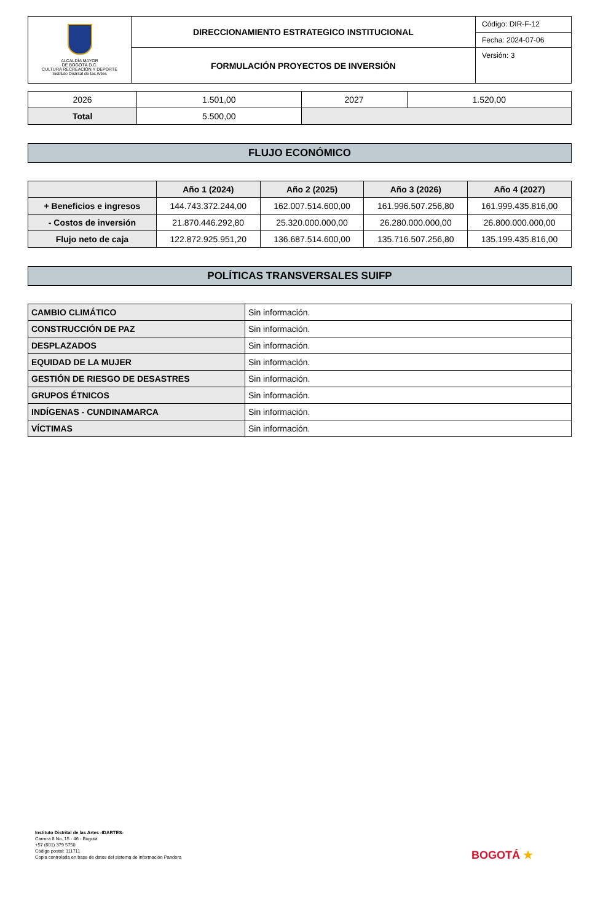| ALCALDÍA MAYOR DE BOGOTÁ D.C. CULTURA RECREACIÓN Y DEPORTE Instituto Distrital de las Artes | DIRECCIONAMIENTO ESTRATEGICO INSTITUCIONAL | Código: DIR-F-12 |
| | | Fecha: 2024-07-06 |
| | FORMULACIÓN PROYECTOS DE INVERSIÓN | Versión: 3 |
| 2026 | 1.501,00 | 2027 | 1.520,00 |
| Total | 5.500,00 | | |
FLUJO ECONÓMICO
| | Año 1 (2024) | Año 2 (2025) | Año 3 (2026) | Año 4 (2027) |
| --- | --- | --- | --- | --- |
| + Beneficios e ingresos | 144.743.372.244,00 | 162.007.514.600,00 | 161.996.507.256,80 | 161.999.435.816,00 |
| - Costos de inversión | 21.870.446.292,80 | 25.320.000.000,00 | 26.280.000.000,00 | 26.800.000.000,00 |
| Flujo neto de caja | 122.872.925.951,20 | 136.687.514.600,00 | 135.716.507.256,80 | 135.199.435.816,00 |
POLÍTICAS TRANSVERSALES SUIFP
| CAMBIO CLIMÁTICO | Sin información. |
| CONSTRUCCIÓN DE PAZ | Sin información. |
| DESPLAZADOS | Sin información. |
| EQUIDAD DE LA MUJER | Sin información. |
| GESTIÓN DE RIESGO DE DESASTRES | Sin información. |
| GRUPOS ÉTNICOS | Sin información. |
| INDÍGENAS - CUNDINAMARCA | Sin información. |
| VÍCTIMAS | Sin información. |
Instituto Distrital de las Artes -IDARTES-
Carrera 8 No. 15 - 46 - Bogotá
+57 (601) 379 5750
Código postal: 111711
Copia controlada en base de datos del sistema de información Pandora
BOGOTÁ ★